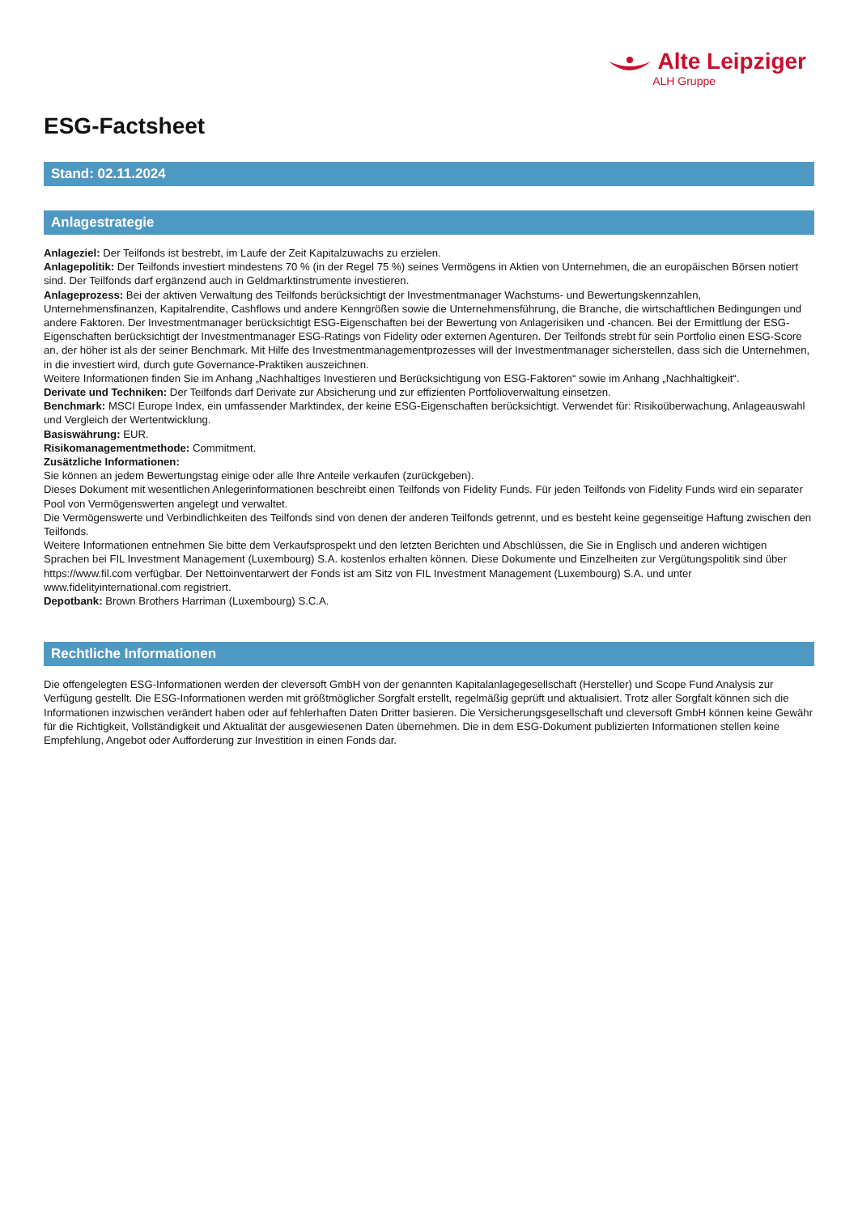Alte Leipziger
ALH Gruppe
ESG-Factsheet
Stand: 02.11.2024
Anlagestrategie
Anlageziel: Der Teilfonds ist bestrebt, im Laufe der Zeit Kapitalzuwachs zu erzielen.
Anlagepolitik: Der Teilfonds investiert mindestens 70 % (in der Regel 75 %) seines Vermögens in Aktien von Unternehmen, die an europäischen Börsen notiert sind. Der Teilfonds darf ergänzend auch in Geldmarktinstrumente investieren.
Anlageprozess: Bei der aktiven Verwaltung des Teilfonds berücksichtigt der Investmentmanager Wachstums- und Bewertungskennzahlen, Unternehmensfinanzen, Kapitalrendite, Cashflows und andere Kenngrößen sowie die Unternehmensführung, die Branche, die wirtschaftlichen Bedingungen und andere Faktoren. Der Investmentmanager berücksichtigt ESG-Eigenschaften bei der Bewertung von Anlagerisiken und -chancen. Bei der Ermittlung der ESG-Eigenschaften berücksichtigt der Investmentmanager ESG-Ratings von Fidelity oder externen Agenturen. Der Teilfonds strebt für sein Portfolio einen ESG-Score an, der höher ist als der seiner Benchmark. Mit Hilfe des Investmentmanagementprozesses will der Investmentmanager sicherstellen, dass sich die Unternehmen, in die investiert wird, durch gute Governance-Praktiken auszeichnen.
Weitere Informationen finden Sie im Anhang „Nachhaltiges Investieren und Berücksichtigung von ESG-Faktoren“ sowie im Anhang „Nachhaltigkeit“.
Derivate und Techniken: Der Teilfonds darf Derivate zur Absicherung und zur effizienten Portfolioverwaltung einsetzen.
Benchmark: MSCI Europe Index, ein umfassender Marktindex, der keine ESG-Eigenschaften berücksichtigt. Verwendet für: Risikoüberwachung, Anlageauswahl und Vergleich der Wertentwicklung.
Basiswährung: EUR.
Risikomanagementmethode: Commitment.
Zusätzliche Informationen:
Sie können an jedem Bewertungstag einige oder alle Ihre Anteile verkaufen (zurückgeben).
Dieses Dokument mit wesentlichen Anlegerinformationen beschreibt einen Teilfonds von Fidelity Funds. Für jeden Teilfonds von Fidelity Funds wird ein separater Pool von Vermögenswerten angelegt und verwaltet.
Die Vermögenswerte und Verbindlichkeiten des Teilfonds sind von denen der anderen Teilfonds getrennt, und es besteht keine gegenseitige Haftung zwischen den Teilfonds.
Weitere Informationen entnehmen Sie bitte dem Verkaufsprospekt und den letzten Berichten und Abschlüssen, die Sie in Englisch und anderen wichtigen Sprachen bei FIL Investment Management (Luxembourg) S.A. kostenlos erhalten können. Diese Dokumente und Einzelheiten zur Vergütungspolitik sind über https://www.fil.com verfügbar. Der Nettoinventarwert der Fonds ist am Sitz von FIL Investment Management (Luxembourg) S.A. und unter www.fidelityinternational.com registriert.
Depotbank: Brown Brothers Harriman (Luxembourg) S.C.A.
Rechtliche Informationen
Die offengelegten ESG-Informationen werden der cleversoft GmbH von der genannten Kapitalanlagegesellschaft (Hersteller) und Scope Fund Analysis zur Verfügung gestellt. Die ESG-Informationen werden mit größtmöglicher Sorgfalt erstellt, regelmäßig geprüft und aktualisiert. Trotz aller Sorgfalt können sich die Informationen inzwischen verändert haben oder auf fehlerhaften Daten Dritter basieren. Die Versicherungsgesellschaft und cleversoft GmbH können keine Gewähr für die Richtigkeit, Vollständigkeit und Aktualität der ausgewiesenen Daten übernehmen. Die in dem ESG-Dokument publizierten Informationen stellen keine Empfehlung, Angebot oder Aufforderung zur Investition in einen Fonds dar.